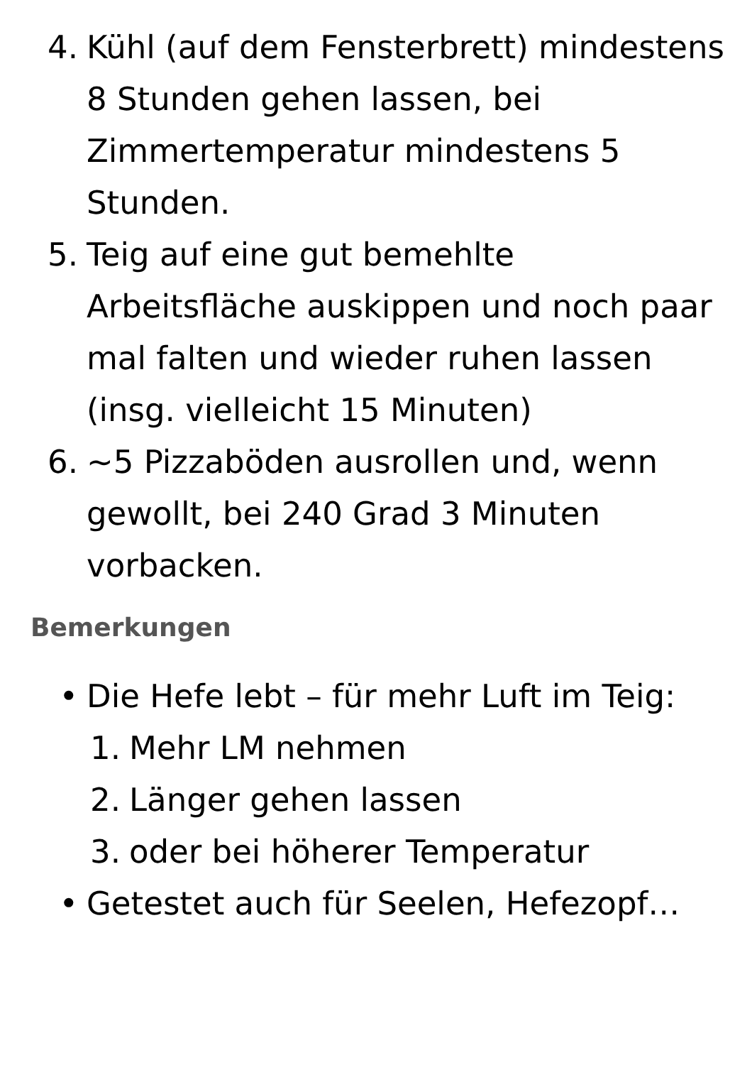4. Kühl (auf dem Fensterbrett) mindestens 8 Stunden gehen lassen, bei Zimmertemperatur mindestens 5 Stunden.
5. Teig auf eine gut bemehlte Arbeitsfläche auskippen und noch paar mal falten und wieder ruhen lassen (insg. vielleicht 15 Minuten)
6. ~5 Pizzaböden ausrollen und, wenn gewollt, bei 240 Grad 3 Minuten vorbacken.
Bemerkungen
• Die Hefe lebt – für mehr Luft im Teig:
1. Mehr LM nehmen
2. Länger gehen lassen
3. oder bei höherer Temperatur
• Getestet auch für Seelen, Hefezopf…